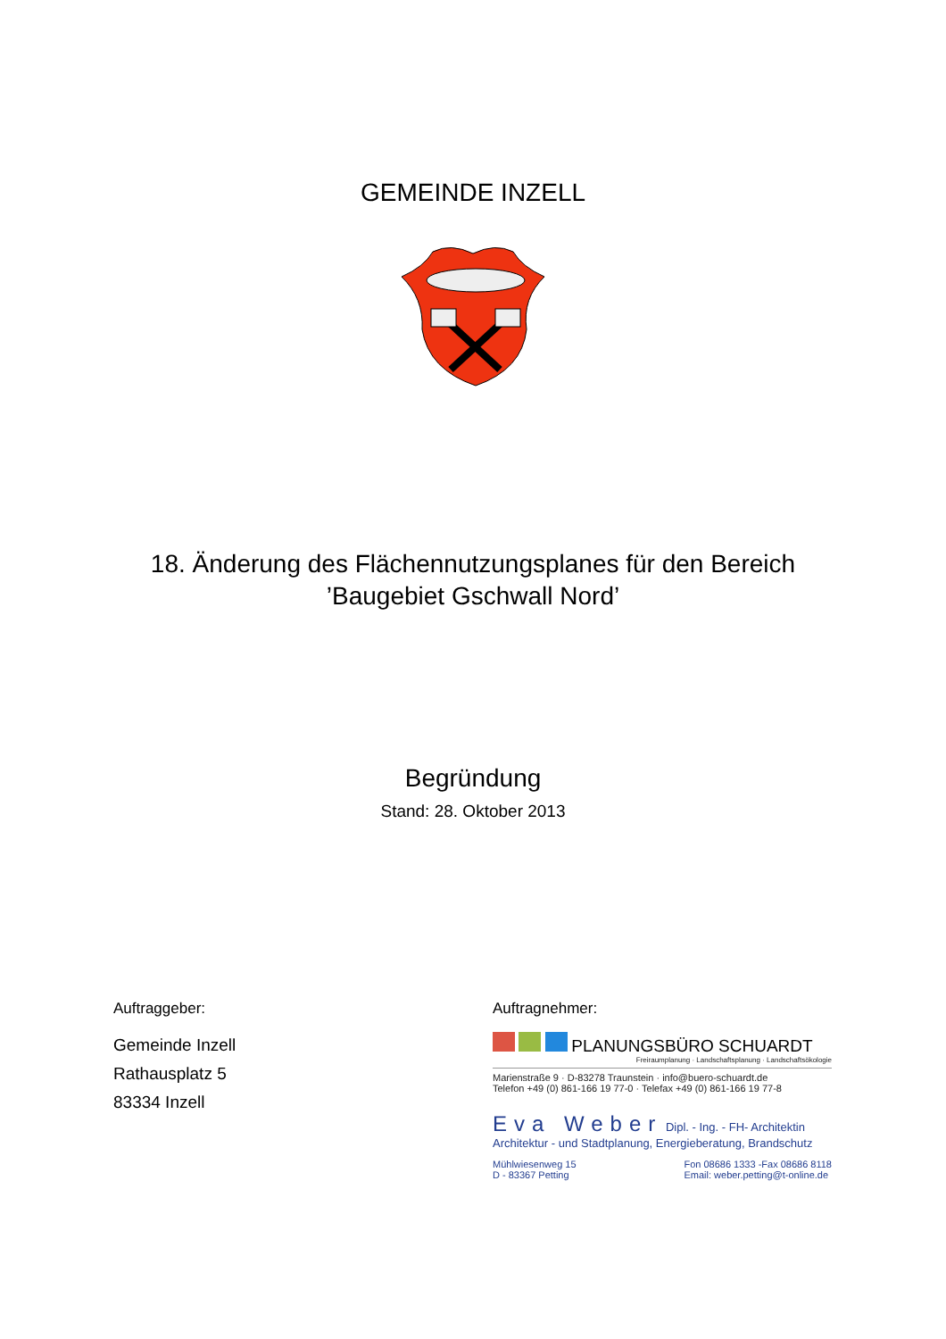GEMEINDE INZELL
18. Änderung des Flächennutzungsplanes für den Bereich
’Baugebiet Gschwall Nord’
Begründung
Stand: 28. Oktober 2013
Auftraggeber:
Gemeinde Inzell
Rathausplatz 5
83334 Inzell
Auftragnehmer:
PLANUNGSBÜRO SCHUARDT
Freiraumplanung · Landschaftsplanung · Landschaftsökologie
Marienstraße 9 · D-83278 Traunstein · info@buero-schuardt.de
Telefon +49 (0) 861-166 19 77-0 · Telefax +49 (0) 861-166 19 77-8
Eva Weber Dipl. - Ing. - FH- Architektin
Architektur - und Stadtplanung, Energieberatung, Brandschutz
Mühlwiesenweg 15
D - 83367 Petting
Fon 08686 1333 -Fax 08686 8118
Email: weber.petting@t-online.de